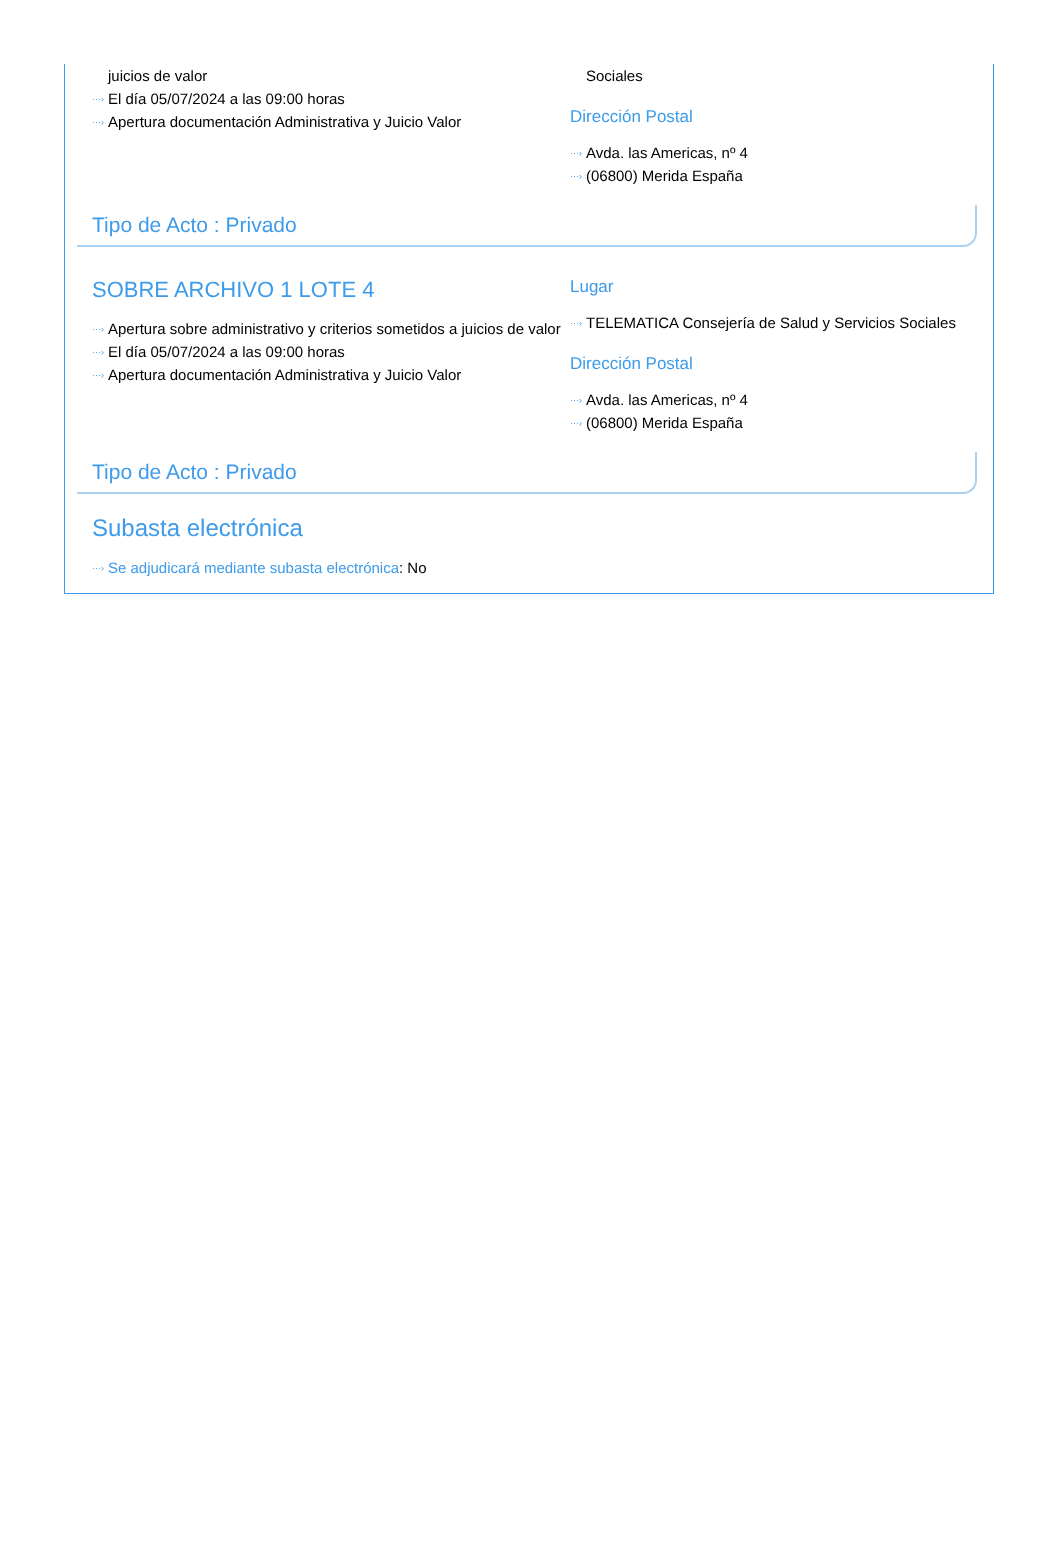juicios de valor
···› El día 05/07/2024 a las 09:00 horas
···› Apertura documentación Administrativa y Juicio Valor
Sociales
Dirección Postal
···› Avda. las Americas, nº 4
···› (06800) Merida España
Tipo de Acto : Privado
SOBRE ARCHIVO 1 LOTE 4
···› Apertura sobre administrativo y criterios sometidos a juicios de valor
···› El día 05/07/2024 a las 09:00 horas
···› Apertura documentación Administrativa y Juicio Valor
Lugar
···› TELEMATICA Consejería de Salud y Servicios Sociales
Dirección Postal
···› Avda. las Americas, nº 4
···› (06800) Merida España
Tipo de Acto : Privado
Subasta electrónica
···› Se adjudicará mediante subasta electrónica: No